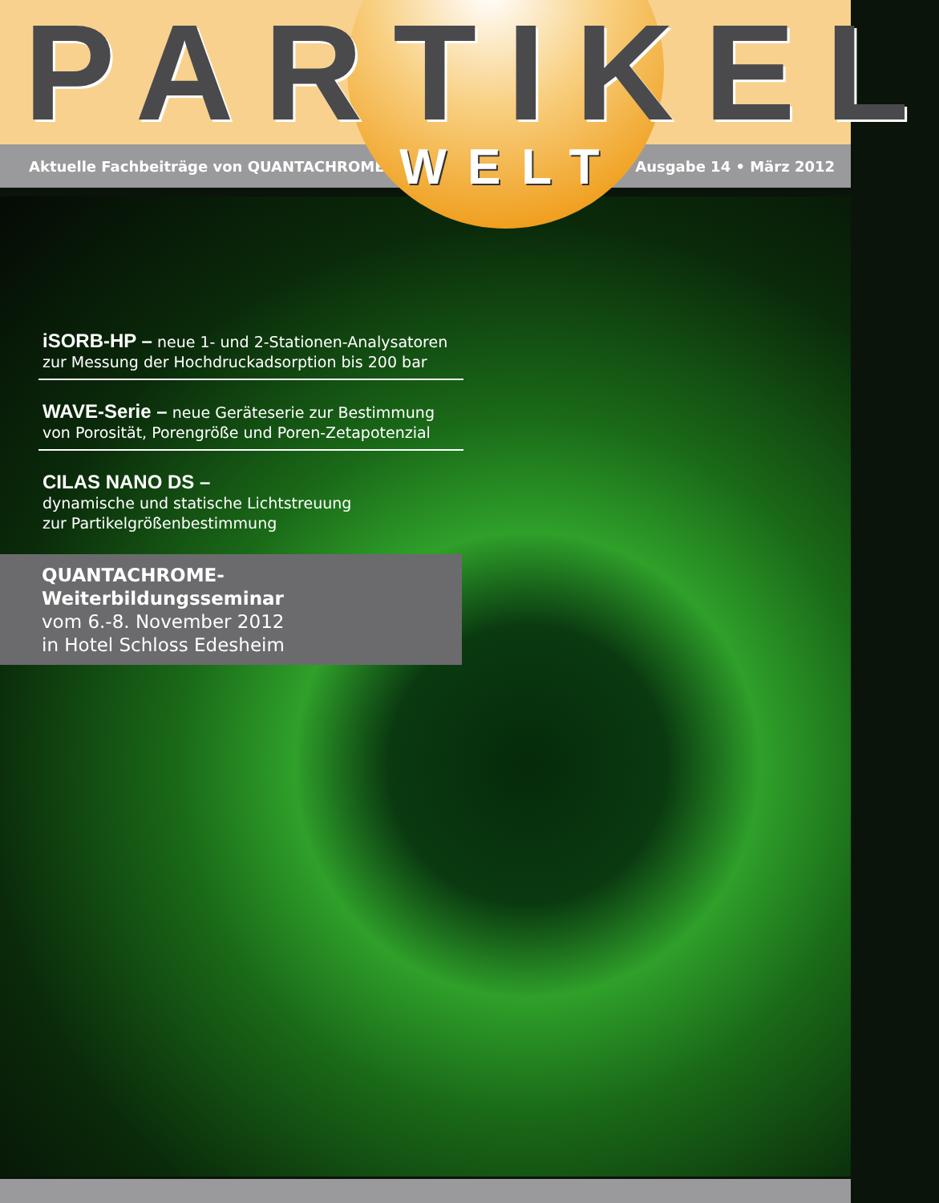PARTIKEL
Aktuelle Fachbeiträge von QUANTACHROME WELT Ausgabe 14 • März 2012
iSORB-HP – neue 1- und 2-Stationen-Analysatoren zur Messung der Hochdruckadsorption bis 200 bar
WAVE-Serie – neue Geräteserie zur Bestimmung von Porosität, Porengröße und Poren-Zetapotenzial
CILAS NANO DS –
dynamische und statische Lichtstreuung
zur Partikelgrößenbestimmung
QUANTACHROME-Weiterbildungsseminar
vom 6.-8. November 2012
in Hotel Schloss Edesheim